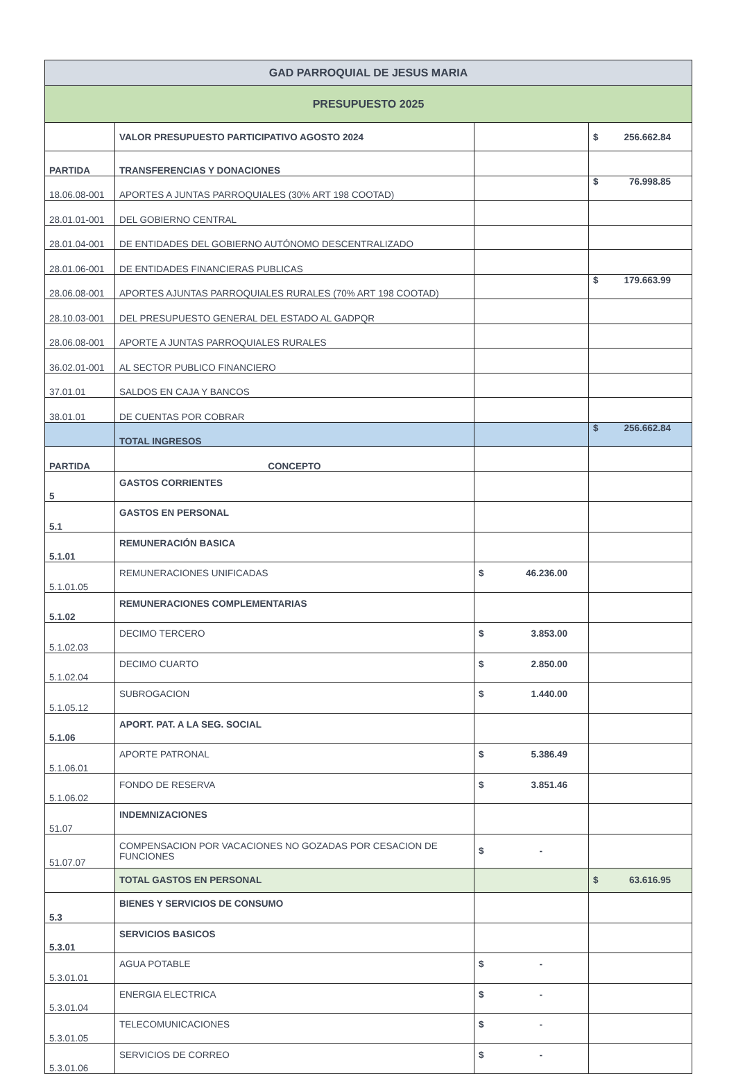| GAD PARROQUIAL DE JESUS MARIA | | | |
| PRESUPUESTO 2025 | | | |
| | VALOR PRESUPUESTO PARTICIPATIVO AGOSTO 2024 | | $ 256.662.84 |
| PARTIDA | TRANSFERENCIAS Y DONACIONES | | |
| 18.06.08-001 | APORTES A JUNTAS PARROQUIALES (30% ART 198 COOTAD) | | $ 76.998.85 |
| 28.01.01-001 | DEL GOBIERNO CENTRAL | | |
| 28.01.04-001 | DE ENTIDADES DEL GOBIERNO AUTÓNOMO DESCENTRALIZADO | | |
| 28.01.06-001 | DE ENTIDADES FINANCIERAS PUBLICAS | | |
| 28.06.08-001 | APORTES AJUNTAS PARROQUIALES RURALES (70% ART 198 COOTAD) | | $ 179.663.99 |
| 28.10.03-001 | DEL PRESUPUESTO GENERAL DEL ESTADO AL GADPQR | | |
| 28.06.08-001 | APORTE A JUNTAS PARROQUIALES RURALES | | |
| 36.02.01-001 | AL SECTOR PUBLICO FINANCIERO | | |
| 37.01.01 | SALDOS EN CAJA Y BANCOS | | |
| 38.01.01 | DE CUENTAS POR COBRAR | | |
| | TOTAL INGRESOS | | $ 256.662.84 |
| PARTIDA | CONCEPTO | | |
| 5 | GASTOS CORRIENTES | | |
| 5.1 | GASTOS EN PERSONAL | | |
| 5.1.01 | REMUNERACIÓN BASICA | | |
| 5.1.01.05 | REMUNERACIONES UNIFICADAS | $ 46.236.00 | |
| 5.1.02 | REMUNERACIONES COMPLEMENTARIAS | | |
| 5.1.02.03 | DECIMO TERCERO | $ 3.853.00 | |
| 5.1.02.04 | DECIMO CUARTO | $ 2.850.00 | |
| 5.1.05.12 | SUBROGACION | $ 1.440.00 | |
| 5.1.06 | APORT. PAT. A LA SEG. SOCIAL | | |
| 5.1.06.01 | APORTE PATRONAL | $ 5.386.49 | |
| 5.1.06.02 | FONDO DE RESERVA | $ 3.851.46 | |
| 51.07 | INDEMNIZACIONES | | |
| 51.07.07 | COMPENSACION POR VACACIONES NO GOZADAS POR CESACION DE FUNCIONES | $ - | |
| | TOTAL GASTOS EN PERSONAL | | $ 63.616.95 |
| 5.3 | BIENES Y SERVICIOS DE CONSUMO | | |
| 5.3.01 | SERVICIOS BASICOS | | |
| 5.3.01.01 | AGUA POTABLE | $ - | |
| 5.3.01.04 | ENERGIA ELECTRICA | $ - | |
| 5.3.01.05 | TELECOMUNICACIONES | $ - | |
| 5.3.01.06 | SERVICIOS DE CORREO | $ - | |